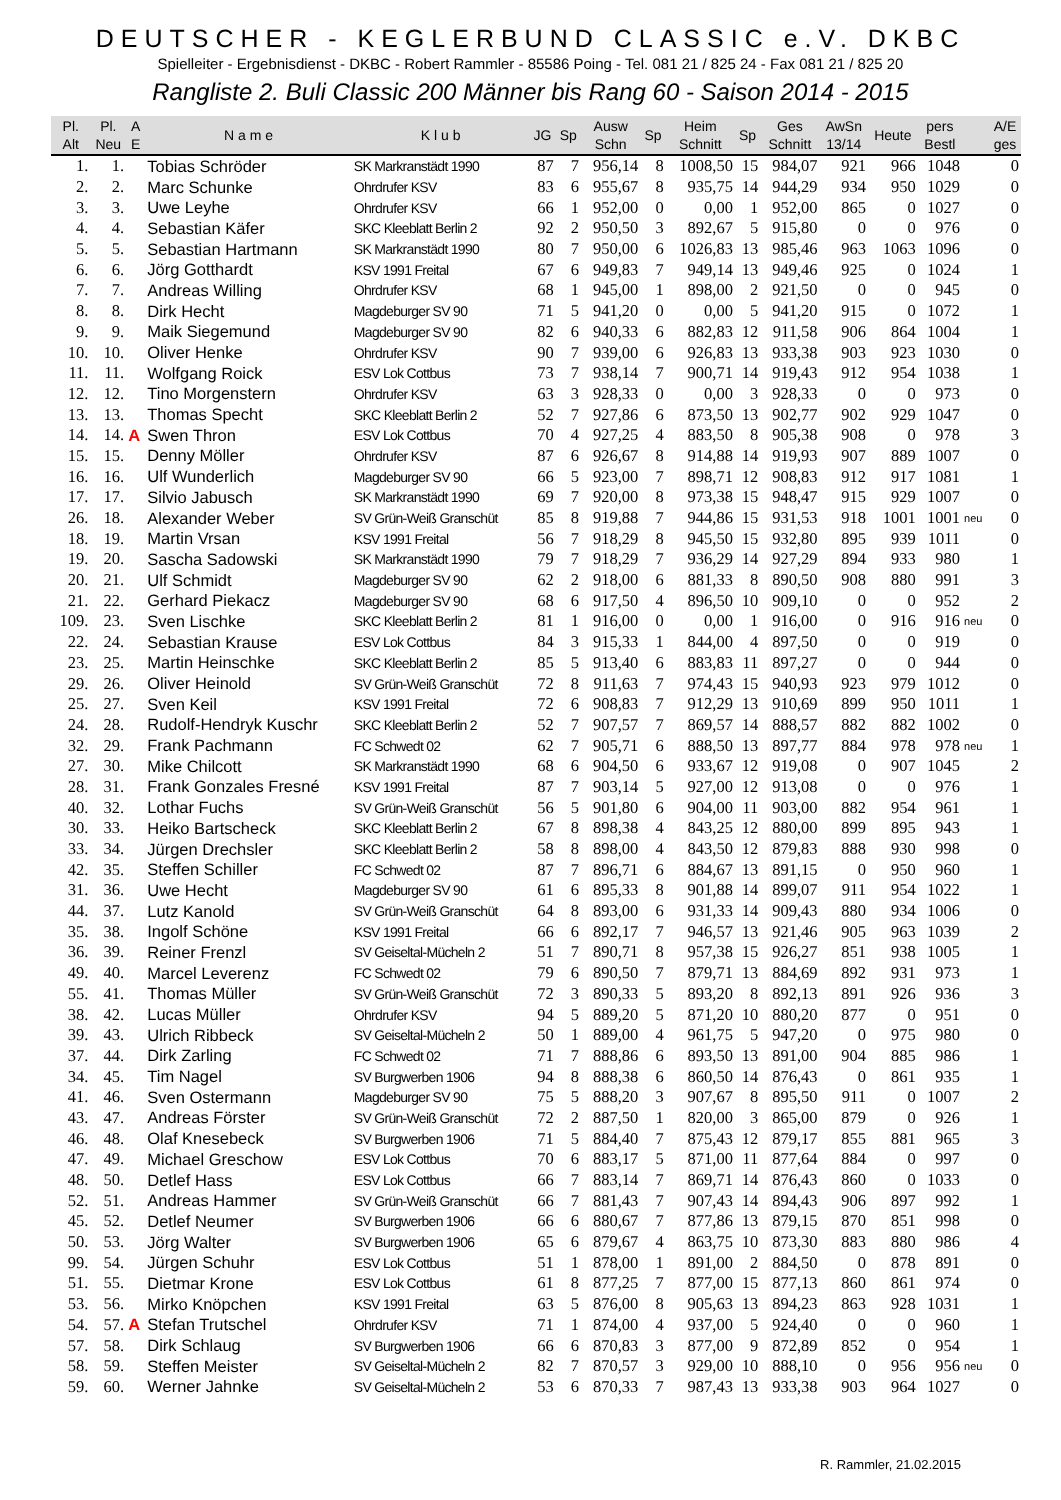DEUTSCHER - KEGLERBUND CLASSIC e.V. DKBC
Spielleiter - Ergebnisdienst - DKBC - Robert Rammler - 85586 Poing - Tel. 081 21 / 825 24 - Fax 081 21 / 825 20
Rangliste 2. Buli Classic 200 Männer bis Rang 60 - Saison 2014 - 2015
| Pl. Alt | Pl. Neu | A E | N a m e | K l u b | JG | Sp | Ausw Schn | Sp | Heim Schnitt | Sp | Ges Schnitt | AwSn 13/14 | Heute | pers Bestl | | A/E ges |
| --- | --- | --- | --- | --- | --- | --- | --- | --- | --- | --- | --- | --- | --- | --- | --- | --- |
| 1. | 1. | | Tobias Schröder | SK Markranstädt 1990 | 87 | 7 | 956,14 | 8 | 1008,50 | 15 | 984,07 | 921 | 966 | 1048 | | 0 |
| 2. | 2. | | Marc Schunke | Ohrdrufer KSV | 83 | 6 | 955,67 | 8 | 935,75 | 14 | 944,29 | 934 | 950 | 1029 | | 0 |
| 3. | 3. | | Uwe Leyhe | Ohrdrufer KSV | 66 | 1 | 952,00 | 0 | 0,00 | 1 | 952,00 | 865 | 0 | 1027 | | 0 |
| 4. | 4. | | Sebastian Käfer | SKC Kleeblatt Berlin 2 | 92 | 2 | 950,50 | 3 | 892,67 | 5 | 915,80 | 0 | 0 | 976 | | 0 |
| 5. | 5. | | Sebastian Hartmann | SK Markranstädt 1990 | 80 | 7 | 950,00 | 6 | 1026,83 | 13 | 985,46 | 963 | 1063 | 1096 | | 0 |
| 6. | 6. | | Jörg Gotthardt | KSV 1991 Freital | 67 | 6 | 949,83 | 7 | 949,14 | 13 | 949,46 | 925 | 0 | 1024 | | 1 |
| 7. | 7. | | Andreas Willing | Ohrdrufer KSV | 68 | 1 | 945,00 | 1 | 898,00 | 2 | 921,50 | 0 | 0 | 945 | | 0 |
| 8. | 8. | | Dirk Hecht | Magdeburger SV 90 | 71 | 5 | 941,20 | 0 | 0,00 | 5 | 941,20 | 915 | 0 | 1072 | | 1 |
| 9. | 9. | | Maik Siegemund | Magdeburger SV 90 | 82 | 6 | 940,33 | 6 | 882,83 | 12 | 911,58 | 906 | 864 | 1004 | | 1 |
| 10. | 10. | | Oliver Henke | Ohrdrufer KSV | 90 | 7 | 939,00 | 6 | 926,83 | 13 | 933,38 | 903 | 923 | 1030 | | 0 |
| 11. | 11. | | Wolfgang Roick | ESV Lok Cottbus | 73 | 7 | 938,14 | 7 | 900,71 | 14 | 919,43 | 912 | 954 | 1038 | | 1 |
| 12. | 12. | | Tino Morgenstern | Ohrdrufer KSV | 63 | 3 | 928,33 | 0 | 0,00 | 3 | 928,33 | 0 | 0 | 973 | | 0 |
| 13. | 13. | | Thomas Specht | SKC Kleeblatt Berlin 2 | 52 | 7 | 927,86 | 6 | 873,50 | 13 | 902,77 | 902 | 929 | 1047 | | 0 |
| 14. | 14. | A | Swen Thron | ESV Lok Cottbus | 70 | 4 | 927,25 | 4 | 883,50 | 8 | 905,38 | 908 | 0 | 978 | | 3 |
| 15. | 15. | | Denny Möller | Ohrdrufer KSV | 87 | 6 | 926,67 | 8 | 914,88 | 14 | 919,93 | 907 | 889 | 1007 | | 0 |
| 16. | 16. | | Ulf Wunderlich | Magdeburger SV 90 | 66 | 5 | 923,00 | 7 | 898,71 | 12 | 908,83 | 912 | 917 | 1081 | | 1 |
| 17. | 17. | | Silvio Jabusch | SK Markranstädt 1990 | 69 | 7 | 920,00 | 8 | 973,38 | 15 | 948,47 | 915 | 929 | 1007 | | 0 |
| 26. | 18. | | Alexander Weber | SV Grün-Weiß Granschüt | 85 | 8 | 919,88 | 7 | 944,86 | 15 | 931,53 | 918 | 1001 | 1001 | neu | 0 |
| 18. | 19. | | Martin Vrsan | KSV 1991 Freital | 56 | 7 | 918,29 | 8 | 945,50 | 15 | 932,80 | 895 | 939 | 1011 | | 0 |
| 19. | 20. | | Sascha Sadowski | SK Markranstädt 1990 | 79 | 7 | 918,29 | 7 | 936,29 | 14 | 927,29 | 894 | 933 | 980 | | 1 |
| 20. | 21. | | Ulf Schmidt | Magdeburger SV 90 | 62 | 2 | 918,00 | 6 | 881,33 | 8 | 890,50 | 908 | 880 | 991 | | 3 |
| 21. | 22. | | Gerhard Piekacz | Magdeburger SV 90 | 68 | 6 | 917,50 | 4 | 896,50 | 10 | 909,10 | 0 | 0 | 952 | | 2 |
| 109. | 23. | | Sven Lischke | SKC Kleeblatt Berlin 2 | 81 | 1 | 916,00 | 0 | 0,00 | 1 | 916,00 | 0 | 916 | 916 | neu | 0 |
| 22. | 24. | | Sebastian Krause | ESV Lok Cottbus | 84 | 3 | 915,33 | 1 | 844,00 | 4 | 897,50 | 0 | 0 | 919 | | 0 |
| 23. | 25. | | Martin Heinschke | SKC Kleeblatt Berlin 2 | 85 | 5 | 913,40 | 6 | 883,83 | 11 | 897,27 | 0 | 0 | 944 | | 0 |
| 29. | 26. | | Oliver Heinold | SV Grün-Weiß Granschüt | 72 | 8 | 911,63 | 7 | 974,43 | 15 | 940,93 | 923 | 979 | 1012 | | 0 |
| 25. | 27. | | Sven Keil | KSV 1991 Freital | 72 | 6 | 908,83 | 7 | 912,29 | 13 | 910,69 | 899 | 950 | 1011 | | 1 |
| 24. | 28. | | Rudolf-Hendryk Kuschr | SKC Kleeblatt Berlin 2 | 52 | 7 | 907,57 | 7 | 869,57 | 14 | 888,57 | 882 | 882 | 1002 | | 0 |
| 32. | 29. | | Frank Pachmann | FC Schwedt 02 | 62 | 7 | 905,71 | 6 | 888,50 | 13 | 897,77 | 884 | 978 | 978 | neu | 1 |
| 27. | 30. | | Mike Chilcott | SK Markranstädt 1990 | 68 | 6 | 904,50 | 6 | 933,67 | 12 | 919,08 | 0 | 907 | 1045 | | 2 |
| 28. | 31. | | Frank Gonzales Fresné | KSV 1991 Freital | 87 | 7 | 903,14 | 5 | 927,00 | 12 | 913,08 | 0 | 0 | 976 | | 1 |
| 40. | 32. | | Lothar Fuchs | SV Grün-Weiß Granschüt | 56 | 5 | 901,80 | 6 | 904,00 | 11 | 903,00 | 882 | 954 | 961 | | 1 |
| 30. | 33. | | Heiko Bartscheck | SKC Kleeblatt Berlin 2 | 67 | 8 | 898,38 | 4 | 843,25 | 12 | 880,00 | 899 | 895 | 943 | | 1 |
| 33. | 34. | | Jürgen Drechsler | SKC Kleeblatt Berlin 2 | 58 | 8 | 898,00 | 4 | 843,50 | 12 | 879,83 | 888 | 930 | 998 | | 0 |
| 42. | 35. | | Steffen Schiller | FC Schwedt 02 | 87 | 7 | 896,71 | 6 | 884,67 | 13 | 891,15 | 0 | 950 | 960 | | 1 |
| 31. | 36. | | Uwe Hecht | Magdeburger SV 90 | 61 | 6 | 895,33 | 8 | 901,88 | 14 | 899,07 | 911 | 954 | 1022 | | 1 |
| 44. | 37. | | Lutz Kanold | SV Grün-Weiß Granschüt | 64 | 8 | 893,00 | 6 | 931,33 | 14 | 909,43 | 880 | 934 | 1006 | | 0 |
| 35. | 38. | | Ingolf Schöne | KSV 1991 Freital | 66 | 6 | 892,17 | 7 | 946,57 | 13 | 921,46 | 905 | 963 | 1039 | | 2 |
| 36. | 39. | | Reiner Frenzl | SV Geiseltal-Mücheln 2 | 51 | 7 | 890,71 | 8 | 957,38 | 15 | 926,27 | 851 | 938 | 1005 | | 1 |
| 49. | 40. | | Marcel Leverenz | FC Schwedt 02 | 79 | 6 | 890,50 | 7 | 879,71 | 13 | 884,69 | 892 | 931 | 973 | | 1 |
| 55. | 41. | | Thomas Müller | SV Grün-Weiß Granschüt | 72 | 3 | 890,33 | 5 | 893,20 | 8 | 892,13 | 891 | 926 | 936 | | 3 |
| 38. | 42. | | Lucas Müller | Ohrdrufer KSV | 94 | 5 | 889,20 | 5 | 871,20 | 10 | 880,20 | 877 | 0 | 951 | | 0 |
| 39. | 43. | | Ulrich Ribbeck | SV Geiseltal-Mücheln 2 | 50 | 1 | 889,00 | 4 | 961,75 | 5 | 947,20 | 0 | 975 | 980 | | 0 |
| 37. | 44. | | Dirk Zarling | FC Schwedt 02 | 71 | 7 | 888,86 | 6 | 893,50 | 13 | 891,00 | 904 | 885 | 986 | | 1 |
| 34. | 45. | | Tim Nagel | SV Burgwerben 1906 | 94 | 8 | 888,38 | 6 | 860,50 | 14 | 876,43 | 0 | 861 | 935 | | 1 |
| 41. | 46. | | Sven Ostermann | Magdeburger SV 90 | 75 | 5 | 888,20 | 3 | 907,67 | 8 | 895,50 | 911 | 0 | 1007 | | 2 |
| 43. | 47. | | Andreas Förster | SV Grün-Weiß Granschüt | 72 | 2 | 887,50 | 1 | 820,00 | 3 | 865,00 | 879 | 0 | 926 | | 1 |
| 46. | 48. | | Olaf Knesebeck | SV Burgwerben 1906 | 71 | 5 | 884,40 | 7 | 875,43 | 12 | 879,17 | 855 | 881 | 965 | | 3 |
| 47. | 49. | | Michael Greschow | ESV Lok Cottbus | 70 | 6 | 883,17 | 5 | 871,00 | 11 | 877,64 | 884 | 0 | 997 | | 0 |
| 48. | 50. | | Detlef Hass | ESV Lok Cottbus | 66 | 7 | 883,14 | 7 | 869,71 | 14 | 876,43 | 860 | 0 | 1033 | | 0 |
| 52. | 51. | | Andreas Hammer | SV Grün-Weiß Granschüt | 66 | 7 | 881,43 | 7 | 907,43 | 14 | 894,43 | 906 | 897 | 992 | | 1 |
| 45. | 52. | | Detlef Neumer | SV Burgwerben 1906 | 66 | 6 | 880,67 | 7 | 877,86 | 13 | 879,15 | 870 | 851 | 998 | | 0 |
| 50. | 53. | | Jörg Walter | SV Burgwerben 1906 | 65 | 6 | 879,67 | 4 | 863,75 | 10 | 873,30 | 883 | 880 | 986 | | 4 |
| 99. | 54. | | Jürgen Schuhr | ESV Lok Cottbus | 51 | 1 | 878,00 | 1 | 891,00 | 2 | 884,50 | 0 | 878 | 891 | | 0 |
| 51. | 55. | | Dietmar Krone | ESV Lok Cottbus | 61 | 8 | 877,25 | 7 | 877,00 | 15 | 877,13 | 860 | 861 | 974 | | 0 |
| 53. | 56. | | Mirko Knöpchen | KSV 1991 Freital | 63 | 5 | 876,00 | 8 | 905,63 | 13 | 894,23 | 863 | 928 | 1031 | | 1 |
| 54. | 57. | A | Stefan Trutschel | Ohrdrufer KSV | 71 | 1 | 874,00 | 4 | 937,00 | 5 | 924,40 | 0 | 0 | 960 | | 1 |
| 57. | 58. | | Dirk Schlaug | SV Burgwerben 1906 | 66 | 6 | 870,83 | 3 | 877,00 | 9 | 872,89 | 852 | 0 | 954 | | 1 |
| 58. | 59. | | Steffen Meister | SV Geiseltal-Mücheln 2 | 82 | 7 | 870,57 | 3 | 929,00 | 10 | 888,10 | 0 | 956 | 956 | neu | 0 |
| 59. | 60. | | Werner Jahnke | SV Geiseltal-Mücheln 2 | 53 | 6 | 870,33 | 7 | 987,43 | 13 | 933,38 | 903 | 964 | 1027 | | 0 |
R. Rammler, 21.02.2015